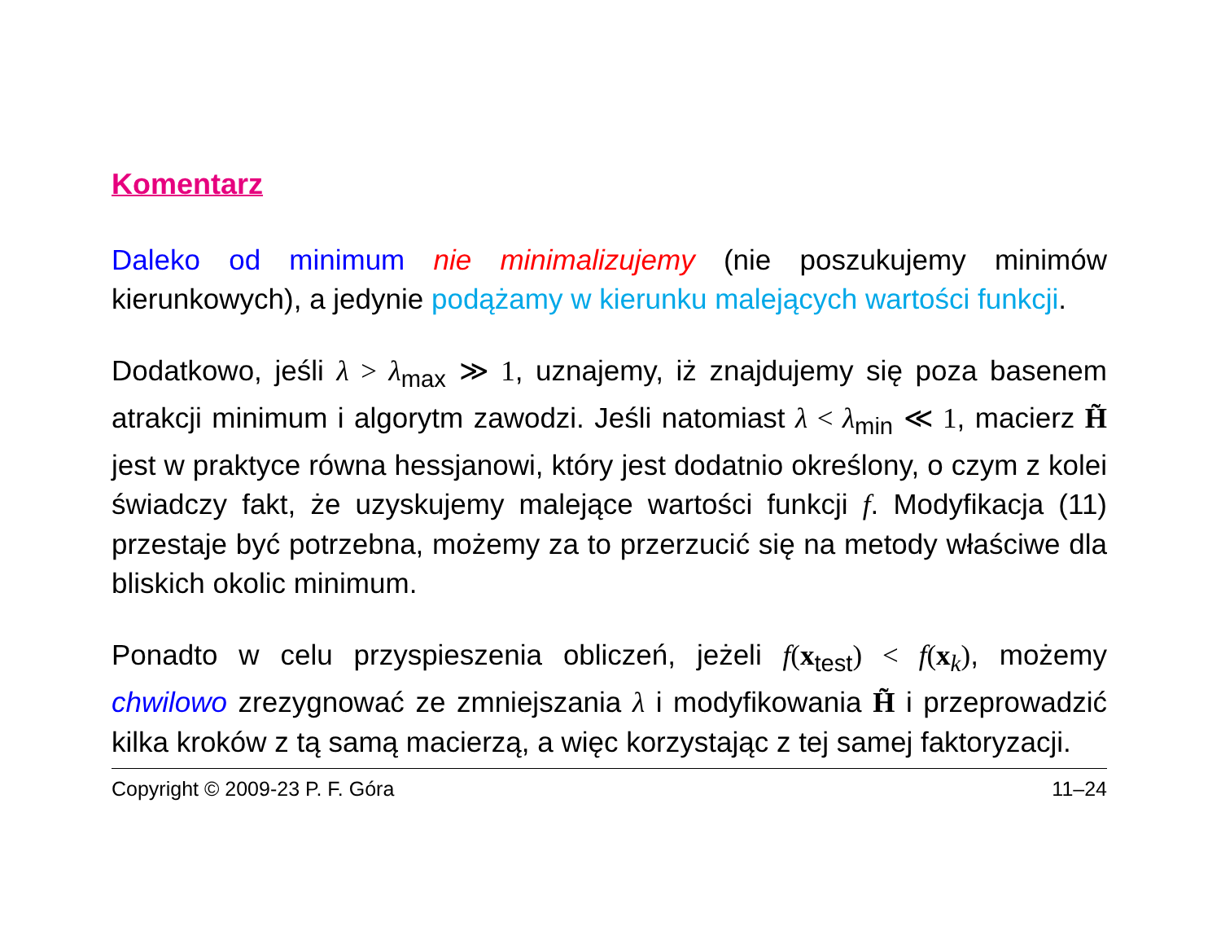Komentarz
Daleko od minimum nie minimalizujemy (nie poszukujemy minimów kierunkowych), a jedynie podążamy w kierunku malejących wartości funkcji.
Dodatkowo, jeśli λ > λ<sub>max</sub> ≫ 1, uznajemy, iż znajdujemy się poza basenem atrakcji minimum i algorytm zawodzi. Jeśli natomiast λ < λ<sub>min</sub> ≪ 1, macierz H̃ jest w praktyce równa hessjanowi, który jest dodatnio określony, o czym z kolei świadczy fakt, że uzyskujemy malejące wartości funkcji f. Modyfikacja (11) przestaje być potrzebna, możemy za to przerzucić się na metody właściwe dla bliskich okolic minimum.
Ponadto w celu przyspieszenia obliczeń, jeżeli f(x<sub>test</sub>) < f(x<sub>k</sub>), możemy chwilowo zrezygnować ze zmniejszania λ i modyfikowania H̃ i przeprowadzić kilka kroków z tą samą macierzą, a więc korzystając z tej samej faktoryzacji.
Copyright © 2009-23 P. F. Góra 11–24